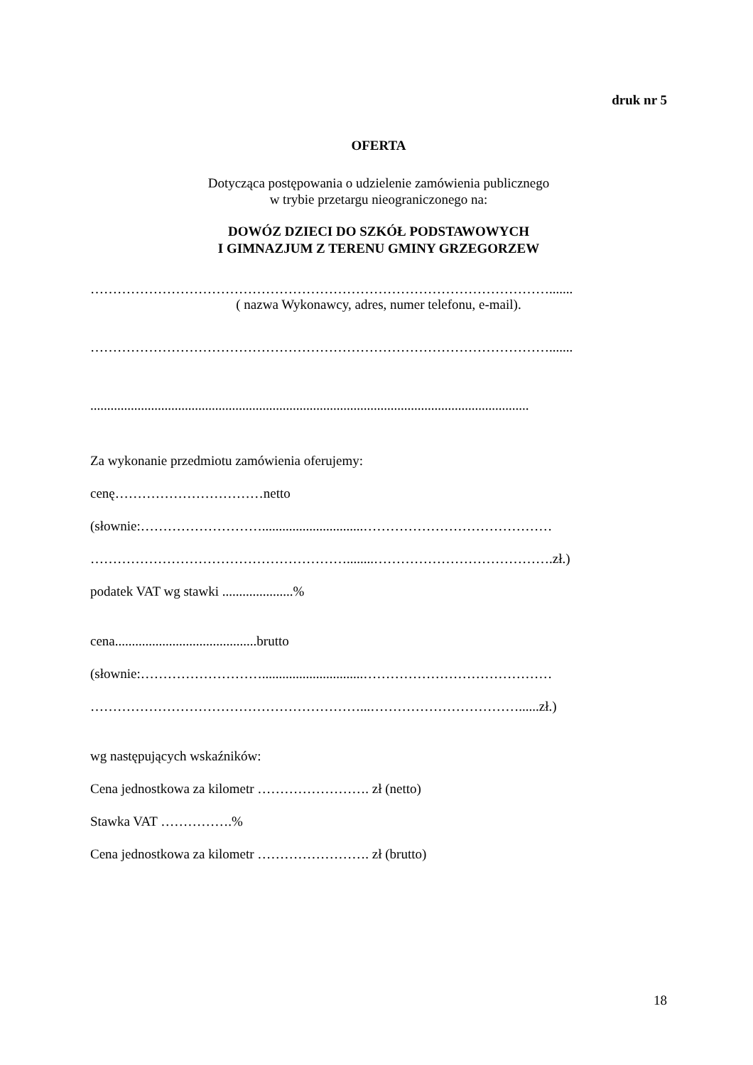druk nr 5
OFERTA
Dotycząca postępowania o udzielenie zamówienia publicznego
w trybie przetargu nieograniczonego na:
DOWÓZ DZIECI DO SZKÓŁ PODSTAWOWYCH
I GIMNAZJUM Z TERENU GMINY GRZEGORZEW
………………………………………………………………………………………….......
( nazwa Wykonawcy, adres, numer telefonu, e-mail).
………………………………………………………………………………………….......
..................................................................................................................................
Za wykonanie przedmiotu zamówienia oferujemy:
cenę……………………………netto
(słownie:………………………..............................……………………………………
…………………………………………………........………………………………….zł.)
podatek VAT wg stawki .....................%
cena..........................................brutto
(słownie:………………………..............................……………………………………
……………………………………………………...……………………………......zł.)
wg następujących wskaźników:
Cena jednostkowa za kilometr ……………………. zł (netto)
Stawka VAT …………….%
Cena jednostkowa za kilometr ……………………. zł (brutto)
18